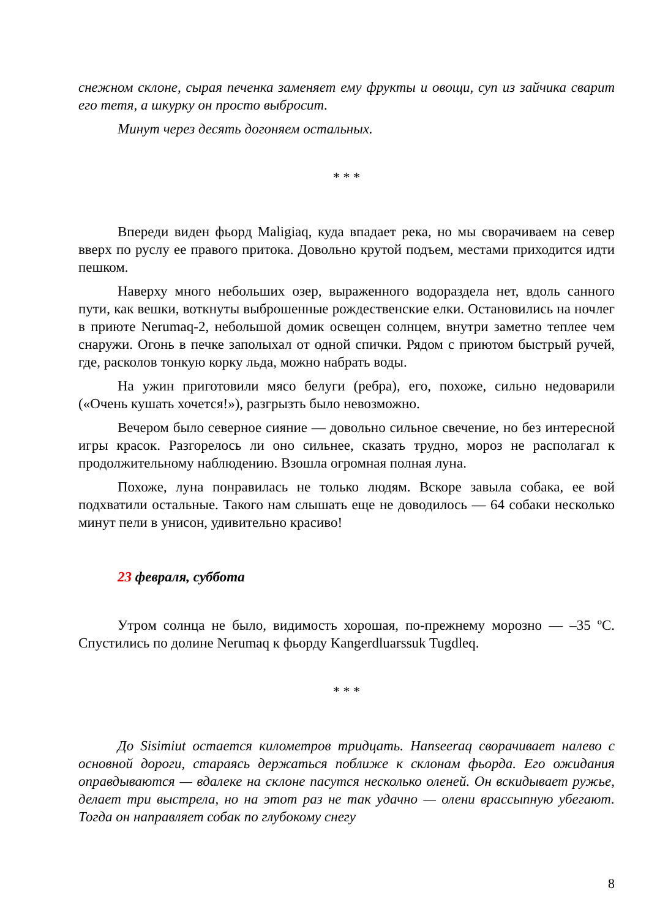снежном склоне, сырая печенка заменяет ему фрукты и овощи, суп из зайчика сварит его тетя, а шкурку он просто выбросит.
Минут через десять догоняем остальных.
* * *
Впереди виден фьорд Maligiaq, куда впадает река, но мы сворачиваем на север вверх по руслу ее правого притока. Довольно крутой подъем, местами приходится идти пешком.
Наверху много небольших озер, выраженного водораздела нет, вдоль санного пути, как вешки, воткнуты выброшенные рождественские елки. Остановились на ночлег в приюте Nerumaq-2, небольшой домик освещен солнцем, внутри заметно теплее чем снаружи. Огонь в печке заполыхал от одной спички. Рядом с приютом быстрый ручей, где, расколов тонкую корку льда, можно набрать воды.
На ужин приготовили мясо белуги (ребра), его, похоже, сильно недоварили («Очень кушать хочется!»), разгрызть было невозможно.
Вечером было северное сияние — довольно сильное свечение, но без интересной игры красок. Разгорелось ли оно сильнее, сказать трудно, мороз не располагал к продолжительному наблюдению. Взошла огромная полная луна.
Похоже, луна понравилась не только людям. Вскоре завыла собака, ее вой подхватили остальные. Такого нам слышать еще не доводилось — 64 собаки несколько минут пели в унисон, удивительно красиво!
23 февраля, суббота
Утром солнца не было, видимость хорошая, по-прежнему морозно — –35 ºС. Спустились по долине Nerumaq к фьорду Kangerdluarssuk Tugdleq.
* * *
До Sisimiut остается километров тридцать. Hanseeraq сворачивает налево с основной дороги, стараясь держаться поближе к склонам фьорда. Его ожидания оправдываются — вдалеке на склоне пасутся несколько оленей. Он вскидывает ружье, делает три выстрела, но на этот раз не так удачно — олени врассыпную убегают. Тогда он направляет собак по глубокому снегу
8